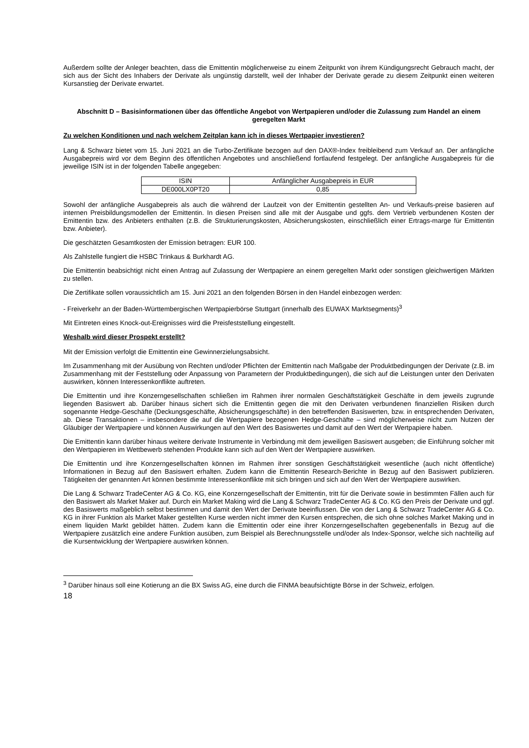Außerdem sollte der Anleger beachten, dass die Emittentin möglicherweise zu einem Zeitpunkt von ihrem Kündigungsrecht Gebrauch macht, der sich aus der Sicht des Inhabers der Derivate als ungünstig darstellt, weil der Inhaber der Derivate gerade zu diesem Zeitpunkt einen weiteren Kursanstieg der Derivate erwartet.
Abschnitt D – Basisinformationen über das öffentliche Angebot von Wertpapieren und/oder die Zulassung zum Handel an einem geregelten Markt
Zu welchen Konditionen und nach welchem Zeitplan kann ich in dieses Wertpapier investieren?
Lang & Schwarz bietet vom 15. Juni 2021 an die Turbo-Zertifikate bezogen auf den DAX®-Index freibleibend zum Verkauf an. Der anfängliche Ausgabepreis wird vor dem Beginn des öffentlichen Angebotes und anschließend fortlaufend festgelegt. Der anfängliche Ausgabepreis für die jeweilige ISIN ist in der folgenden Tabelle angegeben:
| ISIN | Anfänglicher Ausgabepreis in EUR |
| --- | --- |
| DE000LX0PT20 | 0,85 |
Sowohl der anfängliche Ausgabepreis als auch die während der Laufzeit von der Emittentin gestellten An- und Verkaufs-preise basieren auf internen Preisbildungsmodellen der Emittentin. In diesen Preisen sind alle mit der Ausgabe und ggfs. dem Vertrieb verbundenen Kosten der Emittentin bzw. des Anbieters enthalten (z.B. die Strukturierungskosten, Absicherungskosten, einschließlich einer Ertrags-marge für Emittentin bzw. Anbieter).
Die geschätzten Gesamtkosten der Emission betragen: EUR 100.
Als Zahlstelle fungiert die HSBC Trinkaus & Burkhardt AG.
Die Emittentin beabsichtigt nicht einen Antrag auf Zulassung der Wertpapiere an einem geregelten Markt oder sonstigen gleichwertigen Märkten zu stellen.
Die Zertifikate sollen voraussichtlich am 15. Juni 2021 an den folgenden Börsen in den Handel einbezogen werden:
- Freiverkehr an der Baden-Württembergischen Wertpapierbörse Stuttgart (innerhalb des EUWAX Marktsegments)<sup>3</sup>
Mit Eintreten eines Knock-out-Ereignisses wird die Preisfeststellung eingestellt.
Weshalb wird dieser Prospekt erstellt?
Mit der Emission verfolgt die Emittentin eine Gewinnerzielungsabsicht.
Im Zusammenhang mit der Ausübung von Rechten und/oder Pflichten der Emittentin nach Maßgabe der Produktbedingungen der Derivate (z.B. im Zusammenhang mit der Feststellung oder Anpassung von Parametern der Produktbedingungen), die sich auf die Leistungen unter den Derivaten auswirken, können Interessenkonflikte auftreten.
Die Emittentin und ihre Konzerngesellschaften schließen im Rahmen ihrer normalen Geschäftstätigkeit Geschäfte in dem jeweils zugrunde liegenden Basiswert ab. Darüber hinaus sichert sich die Emittentin gegen die mit den Derivaten verbundenen finanziellen Risiken durch sogenannte Hedge-Geschäfte (Deckungsgeschäfte, Absicherungsgeschäfte) in den betreffenden Basiswerten, bzw. in entsprechenden Derivaten, ab. Diese Transaktionen – insbesondere die auf die Wertpapiere bezogenen Hedge-Geschäfte – sind möglicherweise nicht zum Nutzen der Gläubiger der Wertpapiere und können Auswirkungen auf den Wert des Basiswertes und damit auf den Wert der Wertpapiere haben.
Die Emittentin kann darüber hinaus weitere derivate Instrumente in Verbindung mit dem jeweiligen Basiswert ausgeben; die Einführung solcher mit den Wertpapieren im Wettbewerb stehenden Produkte kann sich auf den Wert der Wertpapiere auswirken.
Die Emittentin und ihre Konzerngesellschaften können im Rahmen ihrer sonstigen Geschäftstätigkeit wesentliche (auch nicht öffentliche) Informationen in Bezug auf den Basiswert erhalten. Zudem kann die Emittentin Research-Berichte in Bezug auf den Basiswert publizieren. Tätigkeiten der genannten Art können bestimmte Interessenkonflikte mit sich bringen und sich auf den Wert der Wertpapiere auswirken.
Die Lang & Schwarz TradeCenter AG & Co. KG, eine Konzerngesellschaft der Emittentin, tritt für die Derivate sowie in bestimmten Fällen auch für den Basiswert als Market Maker auf. Durch ein Market Making wird die Lang & Schwarz TradeCenter AG & Co. KG den Preis der Derivate und ggf. des Basiswerts maßgeblich selbst bestimmen und damit den Wert der Derivate beeinflussen. Die von der Lang & Schwarz TradeCenter AG & Co. KG in ihrer Funktion als Market Maker gestellten Kurse werden nicht immer den Kursen entsprechen, die sich ohne solches Market Making und in einem liquiden Markt gebildet hätten. Zudem kann die Emittentin oder eine ihrer Konzerngesellschaften gegebenenfalls in Bezug auf die Wertpapiere zusätzlich eine andere Funktion ausüben, zum Beispiel als Berechnungsstelle und/oder als Index-Sponsor, welche sich nachteilig auf die Kursentwicklung der Wertpapiere auswirken können.
<sup>3</sup> Darüber hinaus soll eine Kotierung an die BX Swiss AG, eine durch die FINMA beaufsichtigte Börse in der Schweiz, erfolgen.
18